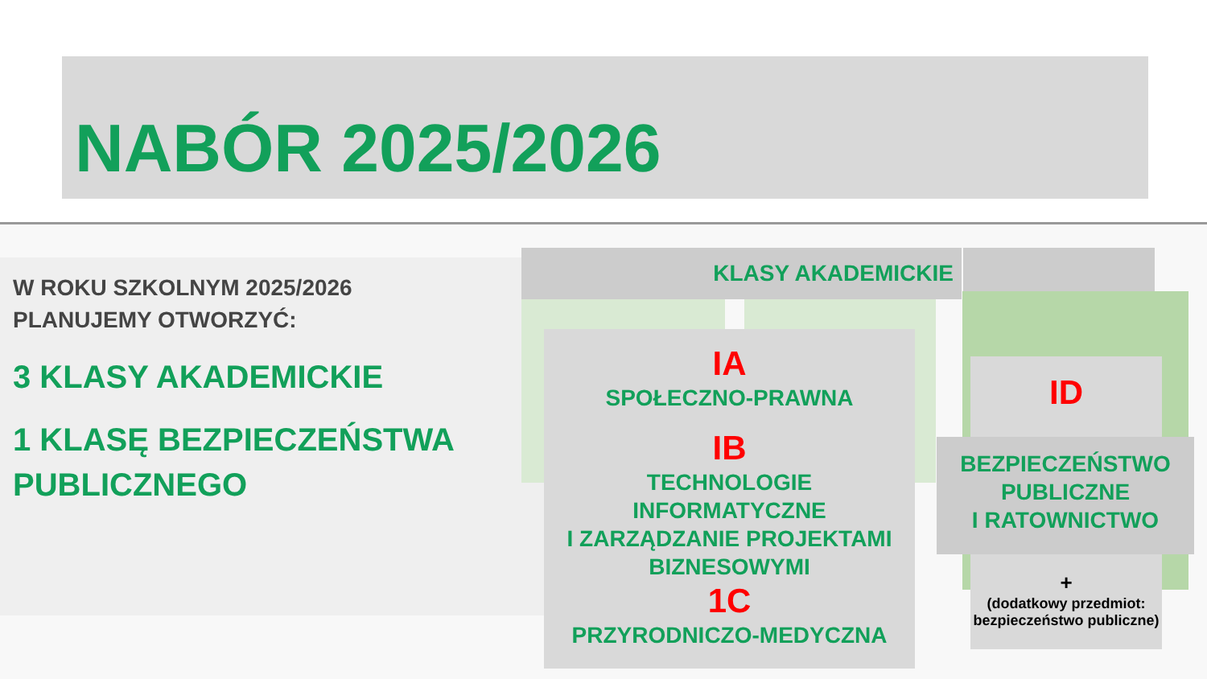NABÓR 2025/2026
W ROKU SZKOLNYM 2025/2026
PLANUJEMY OTWORZYĆ:
3 KLASY AKADEMICKIE
1 KLASĘ BEZPIECZEŃSTWA PUBLICZNEGO
KLASY AKADEMICKIE
IA
SPOŁECZNO-PRAWNA
IB
TECHNOLOGIE
INFORMATYCZNE
I ZARZĄDZANIE PROJEKTAMI
BIZNESOWYMI
1C
PRZYRODNICZO-MEDYCZNA
ID
BEZPIECZEŃSTWO
PUBLICZNE
I RATOWNICTWO
+
(dodatkowy przedmiot:
bezpieczeństwo publiczne)